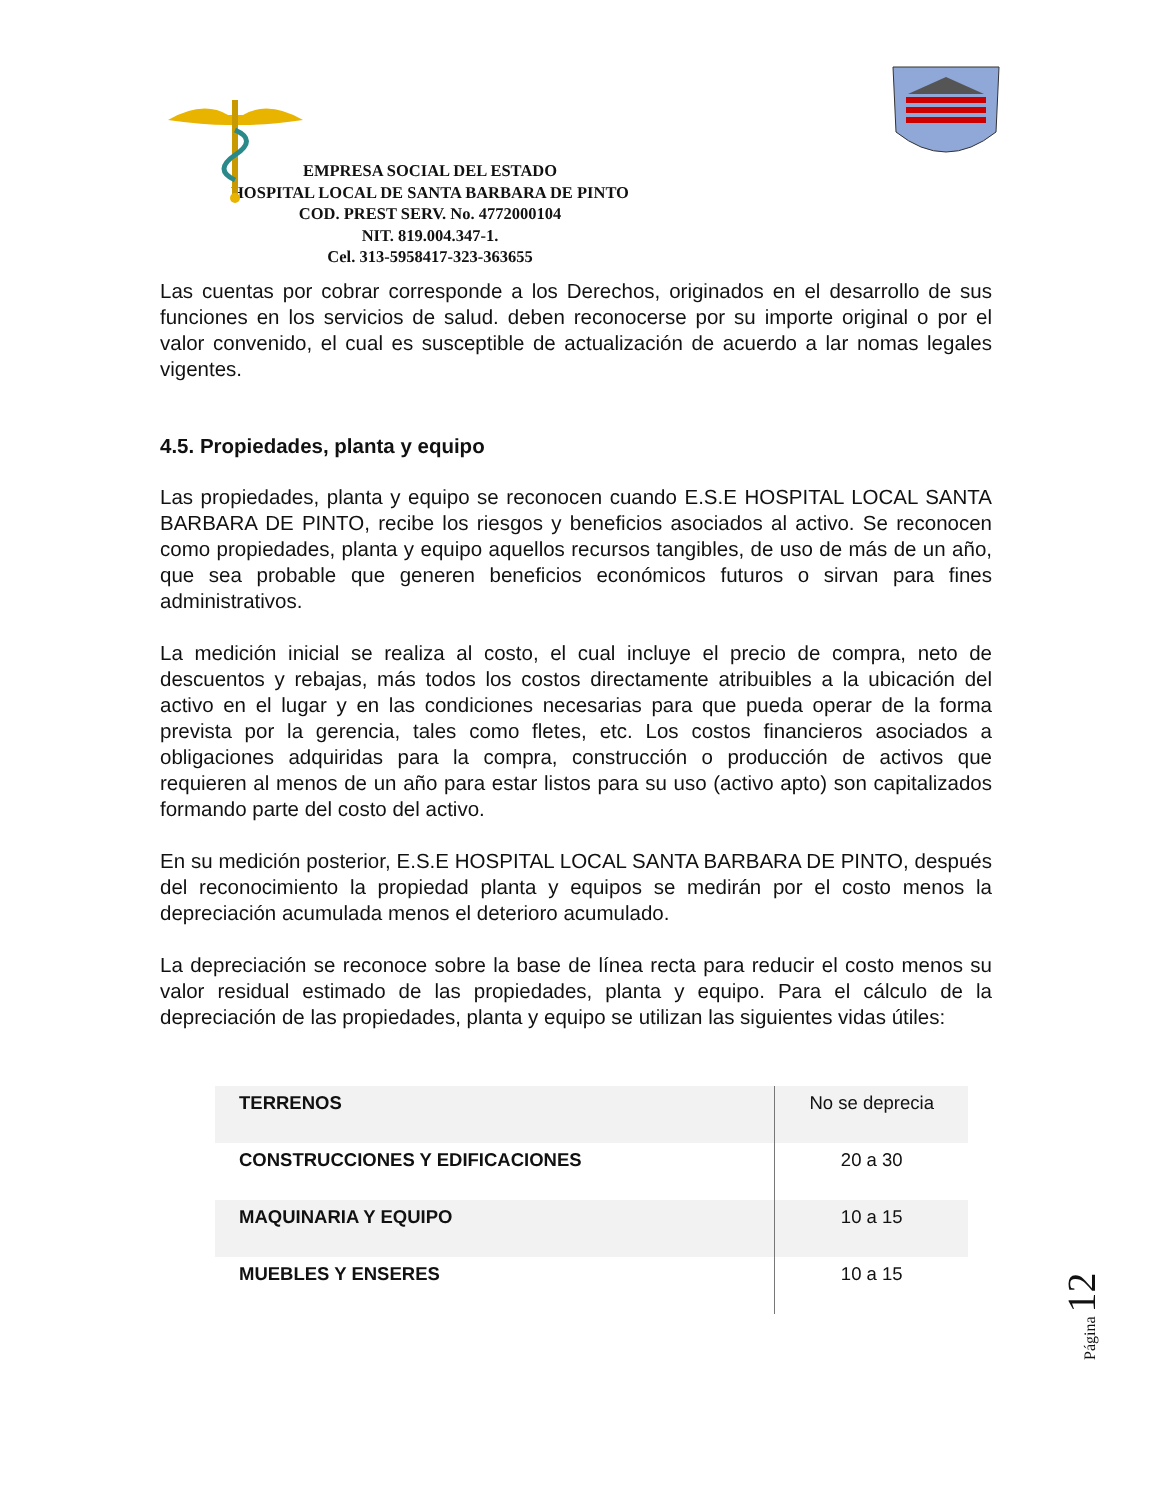EMPRESA SOCIAL DEL ESTADO
HOSPITAL LOCAL DE SANTA BARBARA DE PINTO
COD. PREST SERV. No. 4772000104
NIT. 819.004.347-1.
Cel. 313-5958417-323-363655
Las cuentas por cobrar corresponde a los Derechos, originados en el desarrollo de sus funciones en los servicios de salud. deben reconocerse por su importe original o por el valor convenido, el cual es susceptible de actualización de acuerdo a lar nomas legales vigentes.
4.5. Propiedades, planta y equipo
Las propiedades, planta y equipo se reconocen cuando E.S.E HOSPITAL LOCAL SANTA BARBARA DE PINTO, recibe los riesgos y beneficios asociados al activo. Se reconocen como propiedades, planta y equipo aquellos recursos tangibles, de uso de más de un año, que sea probable que generen beneficios económicos futuros o sirvan para fines administrativos.
La medición inicial se realiza al costo, el cual incluye el precio de compra, neto de descuentos y rebajas, más todos los costos directamente atribuibles a la ubicación del activo en el lugar y en las condiciones necesarias para que pueda operar de la forma prevista por la gerencia, tales como fletes, etc. Los costos financieros asociados a obligaciones adquiridas para la compra, construcción o producción de activos que requieren al menos de un año para estar listos para su uso (activo apto) son capitalizados formando parte del costo del activo.
En su medición posterior, E.S.E HOSPITAL LOCAL SANTA BARBARA DE PINTO, después del reconocimiento la propiedad planta y equipos se medirán por el costo menos la depreciación acumulada menos el deterioro acumulado.
La depreciación se reconoce sobre la base de línea recta para reducir el costo menos su valor residual estimado de las propiedades, planta y equipo. Para el cálculo de la depreciación de las propiedades, planta y equipo se utilizan las siguientes vidas útiles:
| TERRENOS | No se deprecia |
| CONSTRUCCIONES Y EDIFICACIONES | 20 a 30 |
| MAQUINARIA Y EQUIPO | 10 a 15 |
| MUEBLES Y ENSERES | 10 a 15 |
Página 12